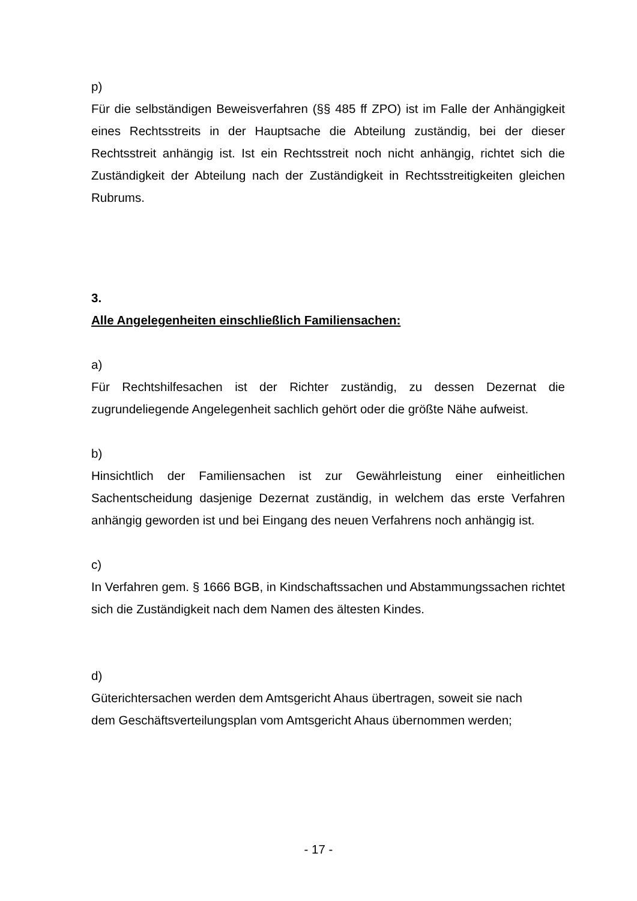p)
Für die selbständigen Beweisverfahren (§§ 485 ff ZPO) ist im Falle der Anhängigkeit eines Rechtsstreits in der Hauptsache die Abteilung zuständig, bei der dieser Rechtsstreit anhängig ist. Ist ein Rechtsstreit noch nicht anhängig, richtet sich die Zuständigkeit der Abteilung nach der Zuständigkeit in Rechtsstreitigkeiten gleichen Rubrums.
3.
Alle Angelegenheiten einschließlich Familiensachen:
a)
Für Rechtshilfesachen ist der Richter zuständig, zu dessen Dezernat die zugrundeliegende Angelegenheit sachlich gehört oder die größte Nähe aufweist.
b)
Hinsichtlich der Familiensachen ist zur Gewährleistung einer einheitlichen Sachentscheidung dasjenige Dezernat zuständig, in welchem das erste Verfahren anhängig geworden ist und bei Eingang des neuen Verfahrens noch anhängig ist.
c)
In Verfahren gem. § 1666 BGB, in Kindschaftssachen und Abstammungssachen richtet sich die Zuständigkeit nach dem Namen des ältesten Kindes.
d)
Güterichtersachen werden dem Amtsgericht Ahaus übertragen, soweit sie nach
dem Geschäftsverteilungsplan vom Amtsgericht Ahaus übernommen werden;
- 17 -